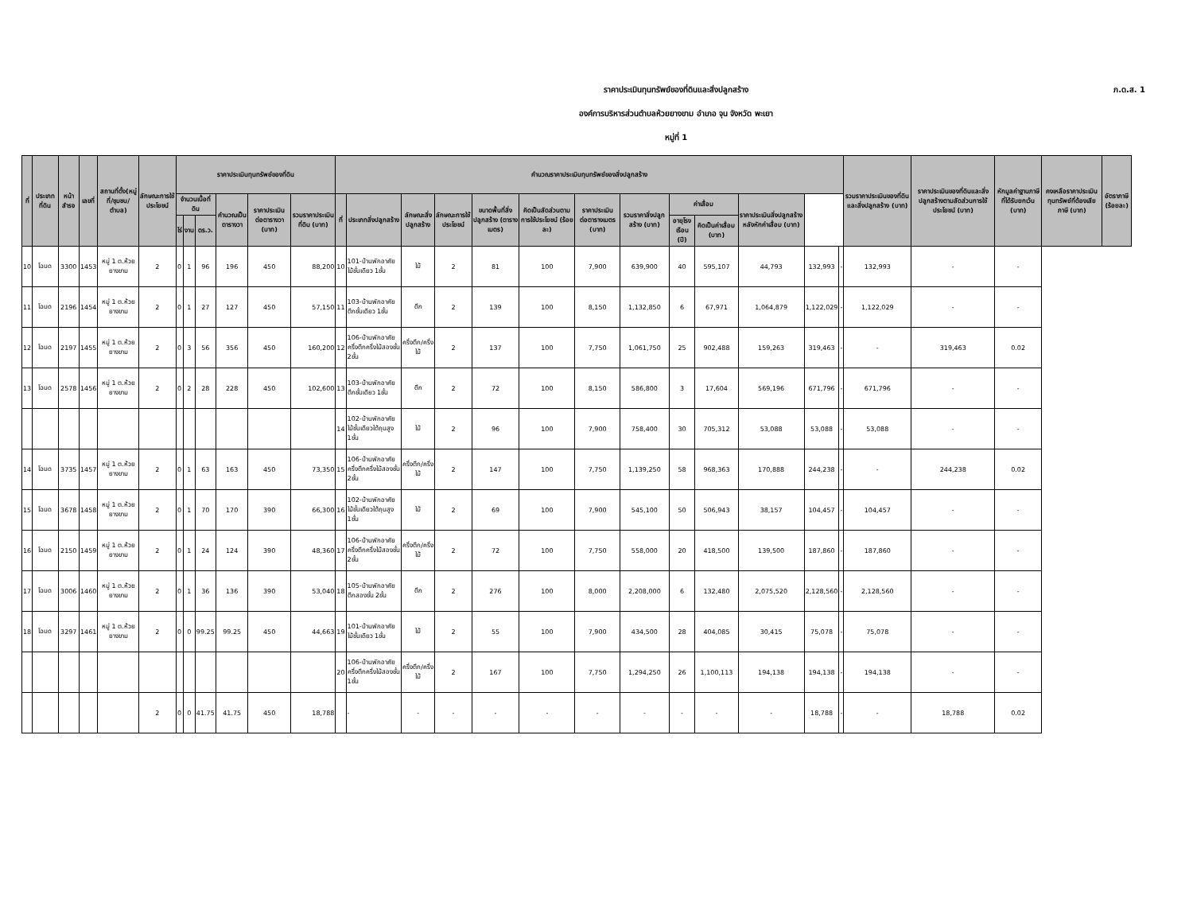ราคาประเมินทุนทรัพย์ของที่ดินและสิ่งปลูกสร้าง
องค์การบริหารส่วนตำบลห้วยยางขาม อำเภอ จุน จังหวัด พะเยา
หมู่ที่ 1
ภ.ด.ส. 1
| ที่ | ประเภทที่ดิน | หน้าสำรจ | เลขที่ | สถานที่ตั้ง(หมู่ที่/ชุมชน/ตำบล) | ลักษณะการใช้ประโยชน์ | ราคาประเมินทุนทรัพย์ของที่ดิน | | | | | | คำนวณราคาประเมินทุนทรัพย์ของสิ่งปลูกสร้าง | | | | | | | | | | | | | รวมราคาประเมินของที่ดินและสิ่งปลูกสร้าง (บาท) | ราคาประเมินของที่ดินและสิ่งปลูกสร้างตามสัดส่วนการใช้ประโยชน์ (บาท) | หักมูลค่าฐานภาษีที่ได้รับยกเว้น (บาท) | คงเหลือราคาประเมินทุนทรัพย์ที่ต้องเสียภาษี (บาท) | อัตราภาษี (ร้อยละ) |
| --- | --- | --- | --- | --- | --- | --- | --- | --- | --- | --- | --- | --- | --- | --- | --- | --- | --- | --- | --- | --- | --- | --- | --- | --- | --- | --- | --- | --- | --- |
| | | | | | | จำนวนเนื้อที่ดิน | | | คำนวณเป็นตารางวา | ราคาประเมินต่อตารางวา (บาท) | รวมราคาประเมินที่ดิน (บาท) | ที่ | ประเภทสิ่งปลูกสร้าง | ลักษณะสิ่งปลูกสร้าง | ลักษณะการใช้ประโยชน์ | ขนาดพื้นที่สิ่งปลูกสร้าง (ตารางเมตร) | คิดเป็นสัดส่วนตามการใช้ประโยชน์ (ร้อยละ) | ราคาประเมินต่อตารางเมตร (บาท) | รวมราคาสิ่งปลูกสร้าง (บาท) | ค่าเสื่อม | | ราคาประเมินสิ่งปลูกสร้างหลังหักค่าเสื่อม (บาท) | | | | | | | |
| | | | | | | ไร่ | งาน | ตร.ว. | | | | | | | | | | | | อายุโรงเรือน (ปี) | คิดเป็นค่าเสื่อม (บาท) | | | | | | | | |
| 10 | โฉนด | 3300 | 1453 | หมู่ 1 ต.ห้วยยางขาม | 2 | 0 | 1 | 96 | 196 | 450 | 88,200 | 10 | 101-บ้านพักอาศัยไม้ชั้นเดียว 1ชั้น | ไม้ | 2 | 81 | 100 | 7,900 | 639,900 | 40 | 595,107 | 44,793 | 132,993 | - | 132,993 | - | - | | |
| 11 | โฉนด | 2196 | 1454 | หมู่ 1 ต.ห้วยยางขาม | 2 | 0 | 1 | 27 | 127 | 450 | 57,150 | 11 | 103-บ้านพักอาศัยตึกชั้นเดียว 1ชั้น | ตึก | 2 | 139 | 100 | 8,150 | 1,132,850 | 6 | 67,971 | 1,064,879 | 1,122,029 | - | 1,122,029 | - | - | | |
| 12 | โฉนด | 2197 | 1455 | หมู่ 1 ต.ห้วยยางขาม | 2 | 0 | 3 | 56 | 356 | 450 | 160,200 | 12 | 106-บ้านพักอาศัยครึ่งตึกครึ่งไม้สองชั้น 2ชั้น | ครึ่งตึก/ครึ่งไม้ | 2 | 137 | 100 | 7,750 | 1,061,750 | 25 | 902,488 | 159,263 | 319,463 | - | - | 319,463 | 0.02 | | |
| 13 | โฉนด | 2578 | 1456 | หมู่ 1 ต.ห้วยยางขาม | 2 | 0 | 2 | 28 | 228 | 450 | 102,600 | 13 | 103-บ้านพักอาศัยตึกชั้นเดียว 1ชั้น | ตึก | 2 | 72 | 100 | 8,150 | 586,800 | 3 | 17,604 | 569,196 | 671,796 | - | 671,796 | - | - | | |
| | | | | | | | | | | | | 14 | 102-บ้านพักอาศัยไม้ชั้นเดียวใต้ถุนสูง 1ชั้น | ไม้ | 2 | 96 | 100 | 7,900 | 758,400 | 30 | 705,312 | 53,088 | 53,088 | - | 53,088 | - | - | | |
| 14 | โฉนด | 3735 | 1457 | หมู่ 1 ต.ห้วยยางขาม | 2 | 0 | 1 | 63 | 163 | 450 | 73,350 | 15 | 106-บ้านพักอาศัยครึ่งตึกครึ่งไม้สองชั้น 2ชั้น | ครึ่งตึก/ครึ่งไม้ | 2 | 147 | 100 | 7,750 | 1,139,250 | 58 | 968,363 | 170,888 | 244,238 | - | - | 244,238 | 0.02 | | |
| 15 | โฉนด | 3678 | 1458 | หมู่ 1 ต.ห้วยยางขาม | 2 | 0 | 1 | 70 | 170 | 390 | 66,300 | 16 | 102-บ้านพักอาศัยไม้ชั้นเดียวใต้ถุนสูง 1ชั้น | ไม้ | 2 | 69 | 100 | 7,900 | 545,100 | 50 | 506,943 | 38,157 | 104,457 | - | 104,457 | - | - | | |
| 16 | โฉนด | 2150 | 1459 | หมู่ 1 ต.ห้วยยางขาม | 2 | 0 | 1 | 24 | 124 | 390 | 48,360 | 17 | 106-บ้านพักอาศัยครึ่งตึกครึ่งไม้สองชั้น 2ชั้น | ครึ่งตึก/ครึ่งไม้ | 2 | 72 | 100 | 7,750 | 558,000 | 20 | 418,500 | 139,500 | 187,860 | - | 187,860 | - | - | | |
| 17 | โฉนด | 3006 | 1460 | หมู่ 1 ต.ห้วยยางขาม | 2 | 0 | 1 | 36 | 136 | 390 | 53,040 | 18 | 105-บ้านพักอาศัยตึกสองชั้น 2ชั้น | ตึก | 2 | 276 | 100 | 8,000 | 2,208,000 | 6 | 132,480 | 2,075,520 | 2,128,560 | - | 2,128,560 | - | - | | |
| 18 | โฉนด | 3297 | 1461 | หมู่ 1 ต.ห้วยยางขาม | 2 | 0 | 0 | 99.25 | 99.25 | 450 | 44,663 | 19 | 101-บ้านพักอาศัยไม้ชั้นเดียว 1ชั้น | ไม้ | 2 | 55 | 100 | 7,900 | 434,500 | 28 | 404,085 | 30,415 | 75,078 | - | 75,078 | - | - | | |
| | | | | | | | | | | | | 20 | 106-บ้านพักอาศัยครึ่งตึกครึ่งไม้สองชั้น 1ชั้น | ครึ่งตึก/ครึ่งไม้ | 2 | 167 | 100 | 7,750 | 1,294,250 | 26 | 1,100,113 | 194,138 | 194,138 | - | 194,138 | - | - | | |
| | | | | | 2 | 0 | 0 | 41.75 | 41.75 | 450 | 18,788 | | - | - | - | - | - | - | - | - | - | - | 18,788 | - | - | 18,788 | 0.02 | | |